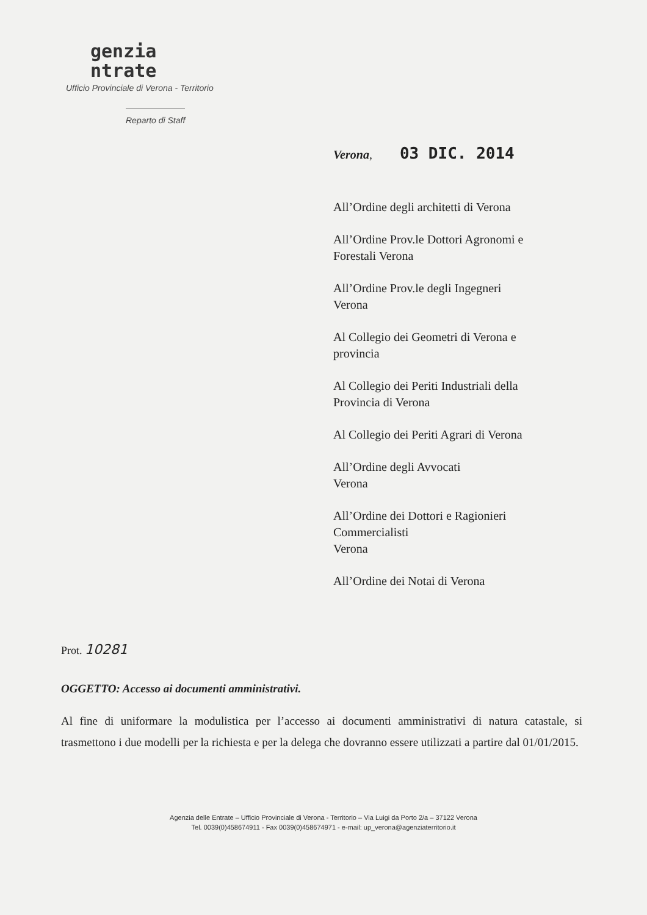genzia
ntrate
Ufficio Provinciale di Verona - Territorio
Reparto di Staff
Verona, 03 DIC. 2014
All’Ordine degli architetti di Verona
All’Ordine Prov.le Dottori Agronomi e
Forestali Verona
All’Ordine Prov.le degli Ingegneri
Verona
Al Collegio dei Geometri di Verona e
provincia
Al Collegio dei Periti Industriali della
Provincia di Verona
Al Collegio dei Periti Agrari di Verona
All’Ordine degli Avvocati
Verona
All’Ordine dei Dottori e Ragionieri
Commercialisti
Verona
All’Ordine dei Notai di Verona
Prot. 10281
OGGETTO: Accesso ai documenti amministrativi.
Al fine di uniformare la modulistica per l’accesso ai documenti amministrativi di natura catastale, si trasmettono i due modelli per la richiesta e per la delega che dovranno essere utilizzati a partire dal 01/01/2015.
Agenzia delle Entrate – Ufficio Provinciale di Verona - Territorio – Via Luigi da Porto 2/a – 37122 Verona
Tel. 0039(0)458674911 - Fax 0039(0)458674971 - e-mail: up_verona@agenziaterritorio.it